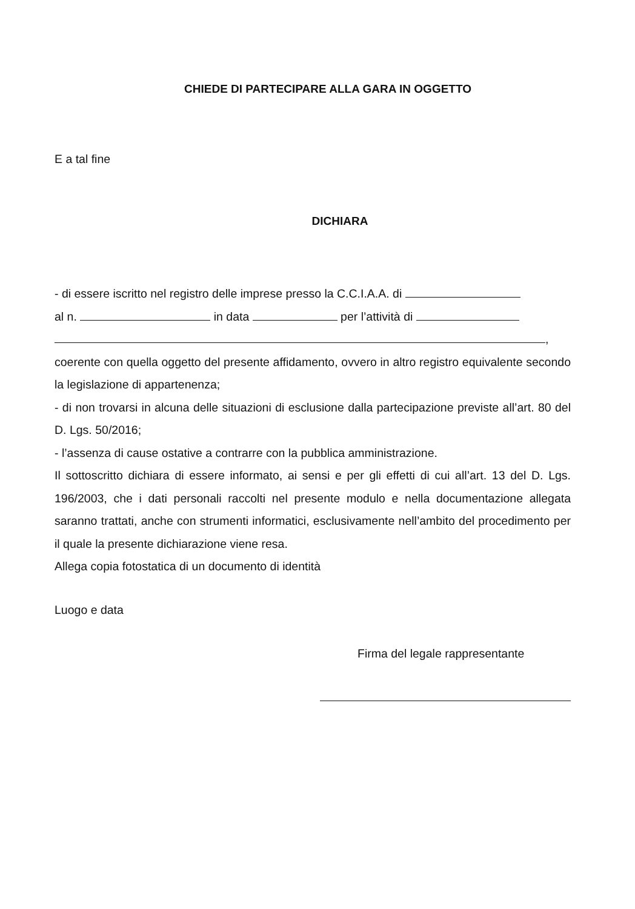CHIEDE DI PARTECIPARE ALLA GARA IN OGGETTO
E a tal fine
DICHIARA
- di essere iscritto nel registro delle imprese presso la C.C.I.A.A. di
al n. in data per l’attività di
,
coerente con quella oggetto del presente affidamento, ovvero in altro registro equivalente secondo la legislazione di appartenenza;
- di non trovarsi in alcuna delle situazioni di esclusione dalla partecipazione previste all’art. 80 del D. Lgs. 50/2016;
- l’assenza di cause ostative a contrarre con la pubblica amministrazione.
Il sottoscritto dichiara di essere informato, ai sensi e per gli effetti di cui all’art. 13 del D. Lgs. 196/2003, che i dati personali raccolti nel presente modulo e nella documentazione allegata saranno trattati, anche con strumenti informatici, esclusivamente nell’ambito del procedimento per il quale la presente dichiarazione viene resa.
Allega copia fotostatica di un documento di identità
Luogo e data
Firma del legale rappresentante